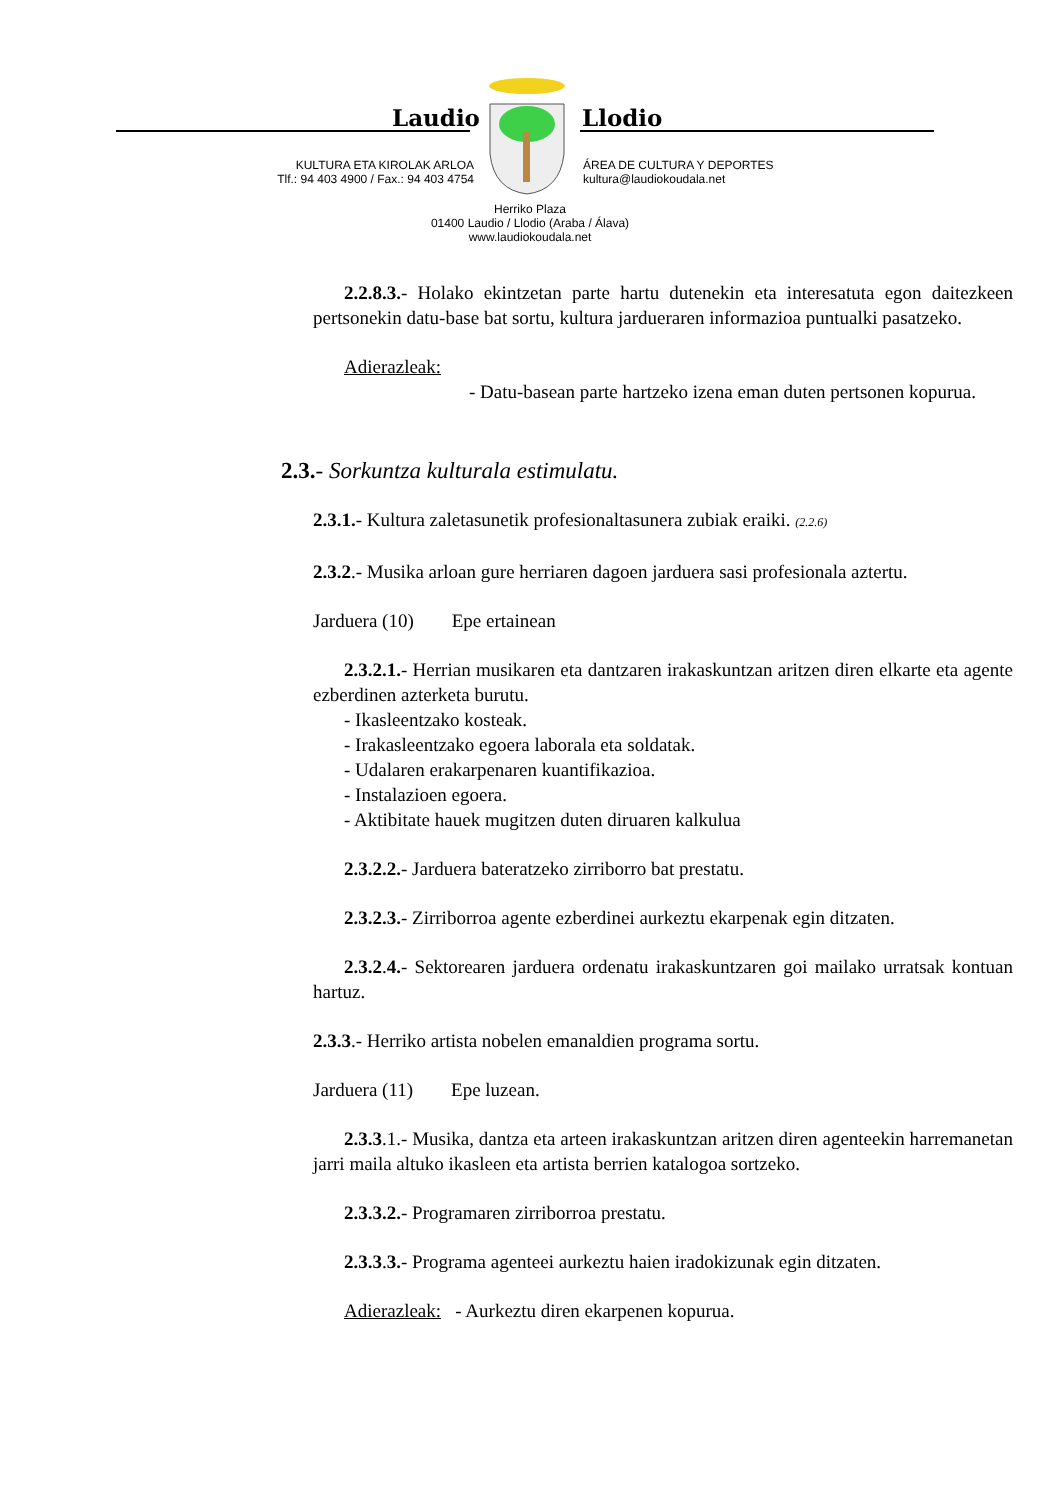Laudio Llodio
KULTURA ETA KIROLAK ARLOA
Tlf.: 94 403 4900 / Fax.: 94 403 4754
ÁREA DE CULTURA Y DEPORTES
kultura@laudiokoudala.net
Herriko Plaza
01400 Laudio / Llodio (Araba / Álava)
www.laudiokoudala.net
2.2.8.3.- Holako ekintzetan parte hartu dutenekin eta interesatuta egon daitezkeen pertsonekin datu-base bat sortu, kultura jardueraren informazioa puntualki pasatzeko.
Adierazleak:
- Datu-basean parte hartzeko izena eman duten pertsonen kopurua.
2.3.- Sorkuntza kulturala estimulatu.
2.3.1.- Kultura zaletasunetik profesionaltasunera zubiak eraiki. (2.2.6)
2.3.2.- Musika arloan gure herriaren dagoen jarduera sasi profesionala aztertu.
Jarduera (10) Epe ertainean
2.3.2.1.- Herrian musikaren eta dantzaren irakaskuntzan aritzen diren elkarte eta agente ezberdinen azterketa burutu.
- Ikasleentzako kosteak.
- Irakasleentzako egoera laborala eta soldatak.
- Udalaren erakarpenaren kuantifikazioa.
- Instalazioen egoera.
- Aktibitate hauek mugitzen duten diruaren kalkulua
2.3.2.2.- Jarduera bateratzeko zirriborro bat prestatu.
2.3.2.3.- Zirriborroa agente ezberdinei aurkeztu ekarpenak egin ditzaten.
2.3.2.4.- Sektorearen jarduera ordenatu irakaskuntzaren goi mailako urratsak kontuan hartuz.
2.3.3.- Herriko artista nobelen emanaldien programa sortu.
Jarduera (11) Epe luzean.
2.3.3.1.- Musika, dantza eta arteen irakaskuntzan aritzen diren agenteekin harremanetan jarri maila altuko ikasleen eta artista berrien katalogoa sortzeko.
2.3.3.2.- Programaren zirriborroa prestatu.
2.3.3.3.- Programa agenteei aurkeztu haien iradokizunak egin ditzaten.
Adierazleak: - Aurkeztu diren ekarpenen kopurua.